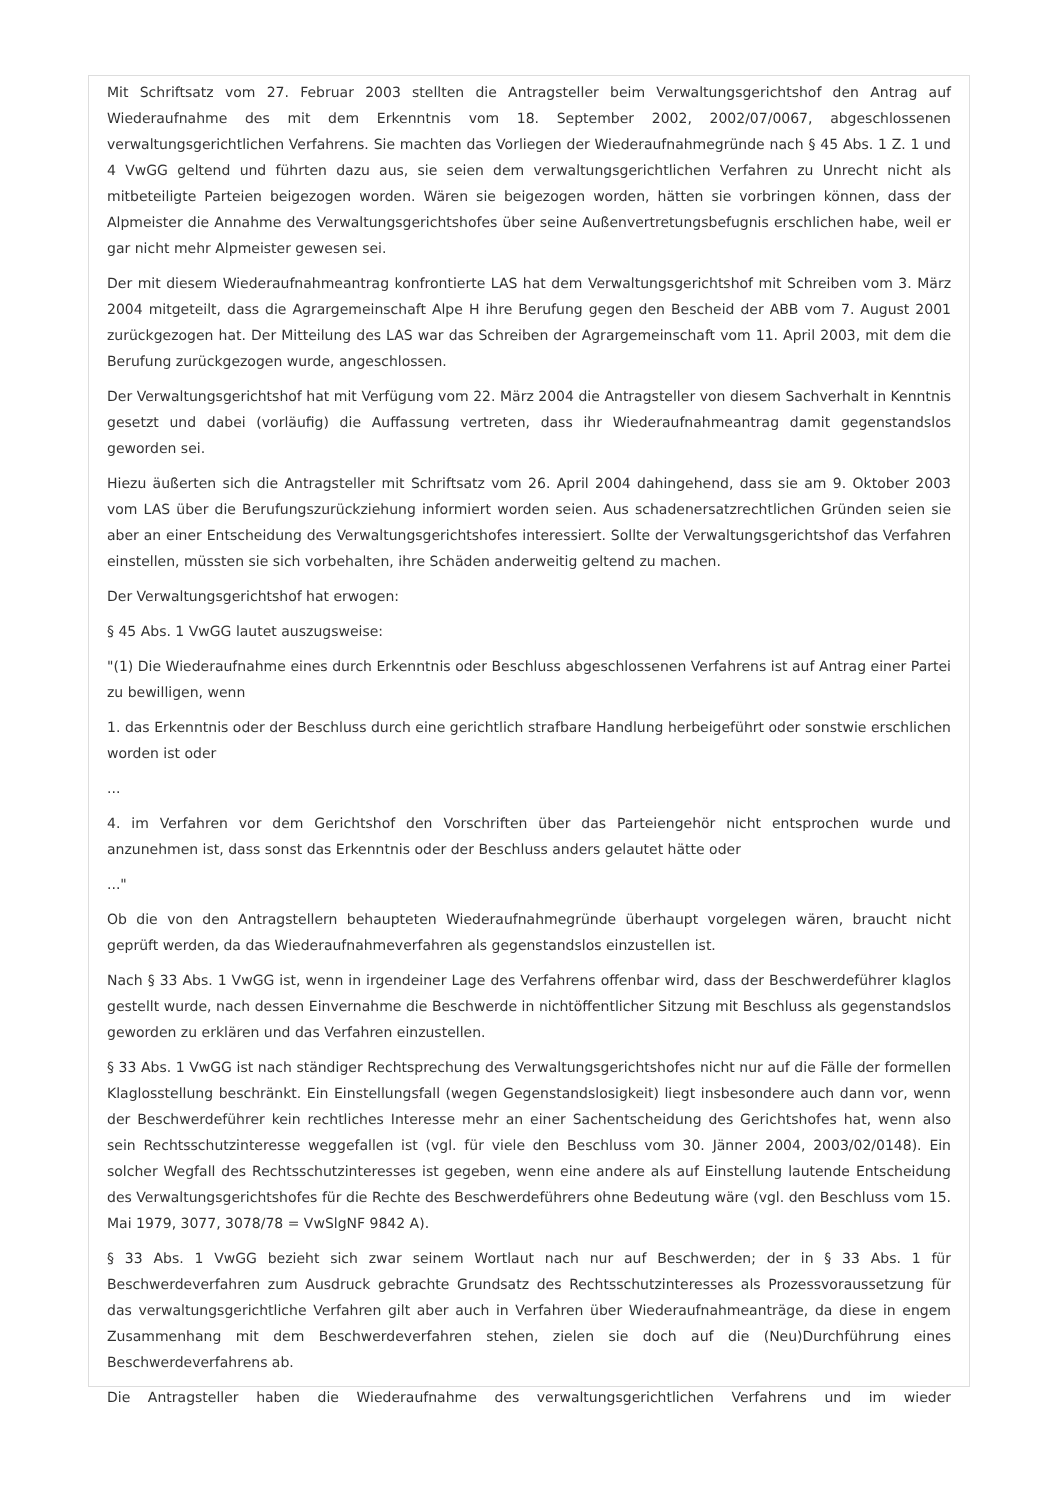Mit Schriftsatz vom 27. Februar 2003 stellten die Antragsteller beim Verwaltungsgerichtshof den Antrag auf Wiederaufnahme des mit dem Erkenntnis vom 18. September 2002, 2002/07/0067, abgeschlossenen verwaltungsgerichtlichen Verfahrens. Sie machten das Vorliegen der Wiederaufnahmegründe nach § 45 Abs. 1 Z. 1 und 4 VwGG geltend und führten dazu aus, sie seien dem verwaltungsgerichtlichen Verfahren zu Unrecht nicht als mitbeteiligte Parteien beigezogen worden. Wären sie beigezogen worden, hätten sie vorbringen können, dass der Alpmeister die Annahme des Verwaltungsgerichtshofes über seine Außenvertretungsbefugnis erschlichen habe, weil er gar nicht mehr Alpmeister gewesen sei.
Der mit diesem Wiederaufnahmeantrag konfrontierte LAS hat dem Verwaltungsgerichtshof mit Schreiben vom 3. März 2004 mitgeteilt, dass die Agrargemeinschaft Alpe H ihre Berufung gegen den Bescheid der ABB vom 7. August 2001 zurückgezogen hat. Der Mitteilung des LAS war das Schreiben der Agrargemeinschaft vom 11. April 2003, mit dem die Berufung zurückgezogen wurde, angeschlossen.
Der Verwaltungsgerichtshof hat mit Verfügung vom 22. März 2004 die Antragsteller von diesem Sachverhalt in Kenntnis gesetzt und dabei (vorläufig) die Auffassung vertreten, dass ihr Wiederaufnahmeantrag damit gegenstandslos geworden sei.
Hiezu äußerten sich die Antragsteller mit Schriftsatz vom 26. April 2004 dahingehend, dass sie am 9. Oktober 2003 vom LAS über die Berufungszurückziehung informiert worden seien. Aus schadenersatzrechtlichen Gründen seien sie aber an einer Entscheidung des Verwaltungsgerichtshofes interessiert. Sollte der Verwaltungsgerichtshof das Verfahren einstellen, müssten sie sich vorbehalten, ihre Schäden anderweitig geltend zu machen.
Der Verwaltungsgerichtshof hat erwogen:
§ 45 Abs. 1 VwGG lautet auszugsweise:
"(1) Die Wiederaufnahme eines durch Erkenntnis oder Beschluss abgeschlossenen Verfahrens ist auf Antrag einer Partei zu bewilligen, wenn
1. das Erkenntnis oder der Beschluss durch eine gerichtlich strafbare Handlung herbeigeführt oder sonstwie erschlichen worden ist oder
...
4. im Verfahren vor dem Gerichtshof den Vorschriften über das Parteiengehör nicht entsprochen wurde und anzunehmen ist, dass sonst das Erkenntnis oder der Beschluss anders gelautet hätte oder
..."
Ob die von den Antragstellern behaupteten Wiederaufnahmegründe überhaupt vorgelegen wären, braucht nicht geprüft werden, da das Wiederaufnahmeverfahren als gegenstandslos einzustellen ist.
Nach § 33 Abs. 1 VwGG ist, wenn in irgendeiner Lage des Verfahrens offenbar wird, dass der Beschwerdeführer klaglos gestellt wurde, nach dessen Einvernahme die Beschwerde in nichtöffentlicher Sitzung mit Beschluss als gegenstandslos geworden zu erklären und das Verfahren einzustellen.
§ 33 Abs. 1 VwGG ist nach ständiger Rechtsprechung des Verwaltungsgerichtshofes nicht nur auf die Fälle der formellen Klaglosstellung beschränkt. Ein Einstellungsfall (wegen Gegenstandslosigkeit) liegt insbesondere auch dann vor, wenn der Beschwerdeführer kein rechtliches Interesse mehr an einer Sachentscheidung des Gerichtshofes hat, wenn also sein Rechtsschutzinteresse weggefallen ist (vgl. für viele den Beschluss vom 30. Jänner 2004, 2003/02/0148). Ein solcher Wegfall des Rechtsschutzinteresses ist gegeben, wenn eine andere als auf Einstellung lautende Entscheidung des Verwaltungsgerichtshofes für die Rechte des Beschwerdeführers ohne Bedeutung wäre (vgl. den Beschluss vom 15. Mai 1979, 3077, 3078/78 = VwSlgNF 9842 A).
§ 33 Abs. 1 VwGG bezieht sich zwar seinem Wortlaut nach nur auf Beschwerden; der in § 33 Abs. 1 für Beschwerdeverfahren zum Ausdruck gebrachte Grundsatz des Rechtsschutzinteresses als Prozessvoraussetzung für das verwaltungsgerichtliche Verfahren gilt aber auch in Verfahren über Wiederaufnahmeanträge, da diese in engem Zusammenhang mit dem Beschwerdeverfahren stehen, zielen sie doch auf die (Neu)Durchführung eines Beschwerdeverfahrens ab.
Die Antragsteller haben die Wiederaufnahme des verwaltungsgerichtlichen Verfahrens und im wieder